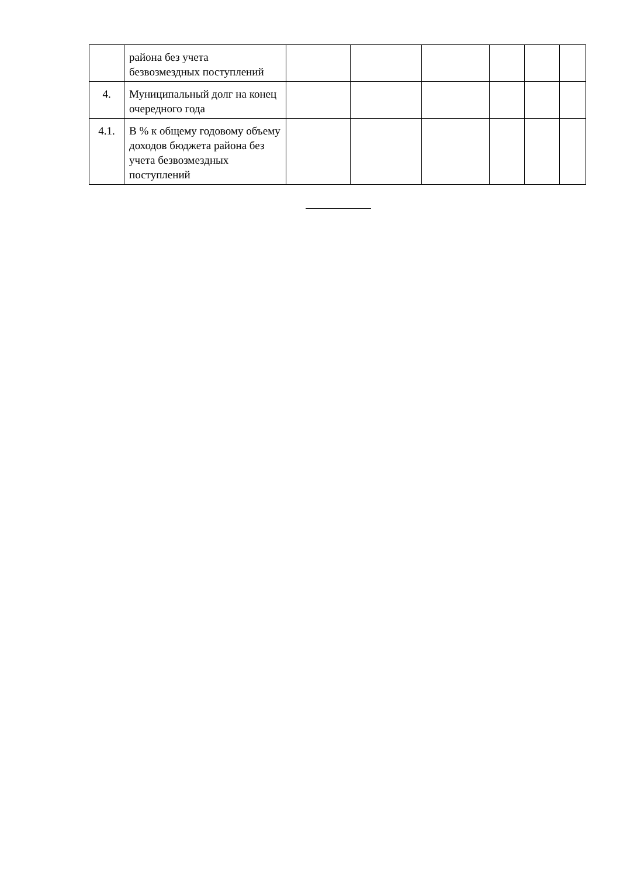| | района без учета безвозмездных поступлений | | | | | | |
| 4. | Муниципальный долг на конец очередного года | | | | | | |
| 4.1. | В % к общему годовому объему доходов бюджета района без учета безвозмездных поступлений | | | | | | |